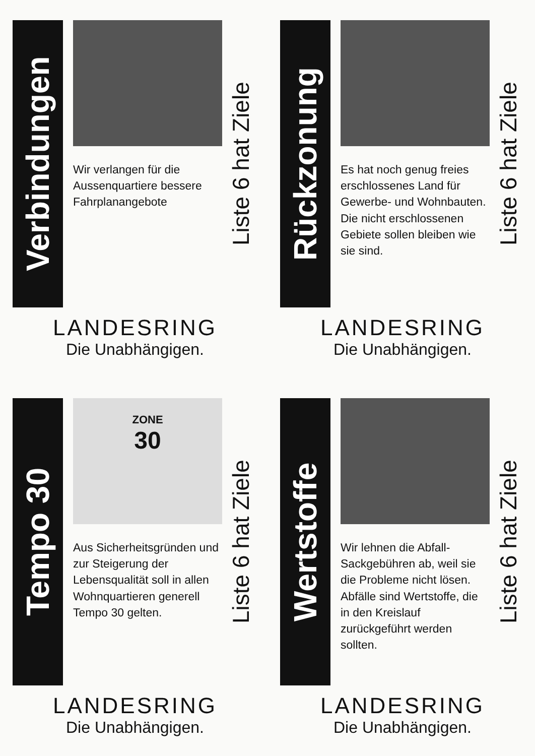Verbindungen
Wir verlangen für die Aussenquartiere bessere Fahrplanangebote
Liste 6 hat Ziele
LANDESRING
Die Unabhängigen.
Rückzonung
Es hat noch genug freies erschlossenes Land für Gewerbe- und Wohnbauten. Die nicht erschlossenen Gebiete sollen bleiben wie sie sind.
Liste 6 hat Ziele
LANDESRING
Die Unabhängigen.
Tempo 30
ZONE
30
Aus Sicherheitsgründen und zur Steigerung der Lebensqualität soll in allen Wohnquartieren generell Tempo 30 gelten.
Liste 6 hat Ziele
LANDESRING
Die Unabhängigen.
Wertstoffe
Wir lehnen die Abfall-Sackgebühren ab, weil sie die Probleme nicht lösen. Abfälle sind Wertstoffe, die in den Kreislauf zurückgeführt werden sollten.
Liste 6 hat Ziele
LANDESRING
Die Unabhängigen.